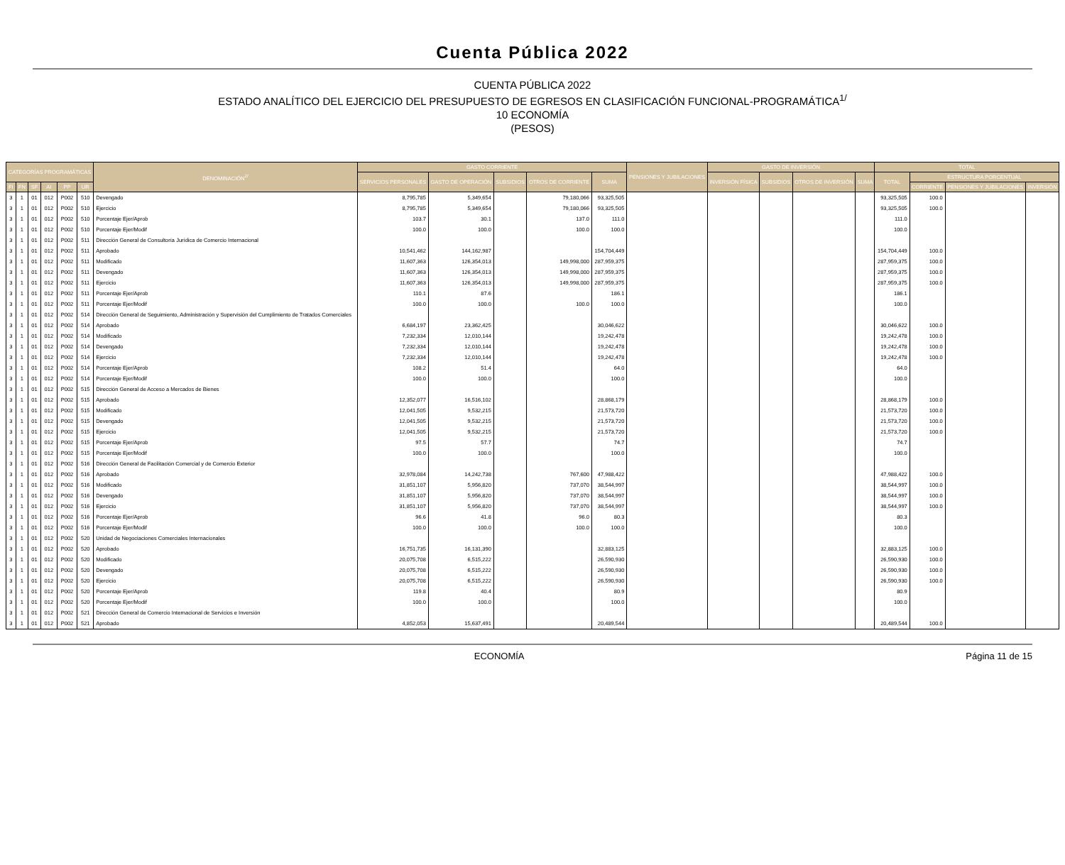Cuenta Pública 2022
CUENTA PÚBLICA 2022
ESTADO ANALÍTICO DEL EJERCICIO DEL PRESUPUESTO DE EGRESOS EN CLASIFICACIÓN FUNCIONAL-PROGRAMÁTICA<sup>1/</sup>
10 ECONOMÍA
(PESOS)
| CATEGORÍAS PROGRAMÁTICAS | | | | | | DENOMINACIÓN<sup>2/</sup> | GASTO CORRIENTE | | | | | PENSIONES Y JUBILACIONES | GASTO DE INVERSIÓN | | | | TOTAL | | | |
| --- | --- | --- | --- | --- | --- | --- | --- | --- | --- | --- | --- | --- | --- | --- | --- | --- | --- | --- | --- | --- |
| | | | | | | | SERVICIOS PERSONALES | GASTO DE OPERACIÓN | SUBSIDIOS | OTROS DE CORRIENTE | SUMA | | INVERSIÓN FÍSICA | SUBSIDIOS | OTROS DE INVERSIÓN | SUMA | TOTAL | ESTRUCTURA PORCENTUAL | | |
| FI | FN | SF | AI | PP | UR | | | | | | | | | | | | | CORRIENTE | PENSIONES Y JUBILACIONES | INVERSIÓN |
| 3 | 1 | 01 | 012 | P002 | 510 | Devengado | 8,795,785 | 5,349,654 | | 79,180,066 | 93,325,505 | | | | | | 93,325,505 | 100.0 | | |
| 3 | 1 | 01 | 012 | P002 | 510 | Ejercicio | 8,795,785 | 5,349,654 | | 79,180,066 | 93,325,505 | | | | | | 93,325,505 | 100.0 | | |
| 3 | 1 | 01 | 012 | P002 | 510 | Porcentaje Ejer/Aprob | 103.7 | 30.1 | | 137.0 | 111.0 | | | | | | 111.0 | | | |
| 3 | 1 | 01 | 012 | P002 | 510 | Porcentaje Ejer/Modif | 100.0 | 100.0 | | 100.0 | 100.0 | | | | | | 100.0 | | | |
| 3 | 1 | 01 | 012 | P002 | 511 | Dirección General de Consultoría Jurídica de Comercio Internacional | | | | | | | | | | | | | | |
| 3 | 1 | 01 | 012 | P002 | 511 | Aprobado | 10,541,462 | 144,162,987 | | | 154,704,449 | | | | | | 154,704,449 | 100.0 | | |
| 3 | 1 | 01 | 012 | P002 | 511 | Modificado | 11,607,363 | 126,354,013 | | 149,998,000 | 287,959,375 | | | | | | 287,959,375 | 100.0 | | |
| 3 | 1 | 01 | 012 | P002 | 511 | Devengado | 11,607,363 | 126,354,013 | | 149,998,000 | 287,959,375 | | | | | | 287,959,375 | 100.0 | | |
| 3 | 1 | 01 | 012 | P002 | 511 | Ejercicio | 11,607,363 | 126,354,013 | | 149,998,000 | 287,959,375 | | | | | | 287,959,375 | 100.0 | | |
| 3 | 1 | 01 | 012 | P002 | 511 | Porcentaje Ejer/Aprob | 110.1 | 87.6 | | | 186.1 | | | | | | 186.1 | | | |
| 3 | 1 | 01 | 012 | P002 | 511 | Porcentaje Ejer/Modif | 100.0 | 100.0 | | 100.0 | 100.0 | | | | | | 100.0 | | | |
| 3 | 1 | 01 | 012 | P002 | 514 | Dirección General de Seguimiento, Administración y Supervisión del Cumplimiento de Tratados Comerciales | | | | | | | | | | | | | | |
| 3 | 1 | 01 | 012 | P002 | 514 | Aprobado | 6,684,197 | 23,362,425 | | | 30,046,622 | | | | | | 30,046,622 | 100.0 | | |
| 3 | 1 | 01 | 012 | P002 | 514 | Modificado | 7,232,334 | 12,010,144 | | | 19,242,478 | | | | | | 19,242,478 | 100.0 | | |
| 3 | 1 | 01 | 012 | P002 | 514 | Devengado | 7,232,334 | 12,010,144 | | | 19,242,478 | | | | | | 19,242,478 | 100.0 | | |
| 3 | 1 | 01 | 012 | P002 | 514 | Ejercicio | 7,232,334 | 12,010,144 | | | 19,242,478 | | | | | | 19,242,478 | 100.0 | | |
| 3 | 1 | 01 | 012 | P002 | 514 | Porcentaje Ejer/Aprob | 108.2 | 51.4 | | | 64.0 | | | | | | 64.0 | | | |
| 3 | 1 | 01 | 012 | P002 | 514 | Porcentaje Ejer/Modif | 100.0 | 100.0 | | | 100.0 | | | | | | 100.0 | | | |
| 3 | 1 | 01 | 012 | P002 | 515 | Dirección General de Acceso a Mercados de Bienes | | | | | | | | | | | | | | |
| 3 | 1 | 01 | 012 | P002 | 515 | Aprobado | 12,352,077 | 16,516,102 | | | 28,868,179 | | | | | | 28,868,179 | 100.0 | | |
| 3 | 1 | 01 | 012 | P002 | 515 | Modificado | 12,041,505 | 9,532,215 | | | 21,573,720 | | | | | | 21,573,720 | 100.0 | | |
| 3 | 1 | 01 | 012 | P002 | 515 | Devengado | 12,041,505 | 9,532,215 | | | 21,573,720 | | | | | | 21,573,720 | 100.0 | | |
| 3 | 1 | 01 | 012 | P002 | 515 | Ejercicio | 12,041,505 | 9,532,215 | | | 21,573,720 | | | | | | 21,573,720 | 100.0 | | |
| 3 | 1 | 01 | 012 | P002 | 515 | Porcentaje Ejer/Aprob | 97.5 | 57.7 | | | 74.7 | | | | | | 74.7 | | | |
| 3 | 1 | 01 | 012 | P002 | 515 | Porcentaje Ejer/Modif | 100.0 | 100.0 | | | 100.0 | | | | | | 100.0 | | | |
| 3 | 1 | 01 | 012 | P002 | 516 | Dirección General de Facilitación Comercial y de Comercio Exterior | | | | | | | | | | | | | | |
| 3 | 1 | 01 | 012 | P002 | 516 | Aprobado | 32,978,084 | 14,242,738 | | 767,600 | 47,988,422 | | | | | | 47,988,422 | 100.0 | | |
| 3 | 1 | 01 | 012 | P002 | 516 | Modificado | 31,851,107 | 5,956,820 | | 737,070 | 38,544,997 | | | | | | 38,544,997 | 100.0 | | |
| 3 | 1 | 01 | 012 | P002 | 516 | Devengado | 31,851,107 | 5,956,820 | | 737,070 | 38,544,997 | | | | | | 38,544,997 | 100.0 | | |
| 3 | 1 | 01 | 012 | P002 | 516 | Ejercicio | 31,851,107 | 5,956,820 | | 737,070 | 38,544,997 | | | | | | 38,544,997 | 100.0 | | |
| 3 | 1 | 01 | 012 | P002 | 516 | Porcentaje Ejer/Aprob | 96.6 | 41.8 | | 96.0 | 80.3 | | | | | | 80.3 | | | |
| 3 | 1 | 01 | 012 | P002 | 516 | Porcentaje Ejer/Modif | 100.0 | 100.0 | | 100.0 | 100.0 | | | | | | 100.0 | | | |
| 3 | 1 | 01 | 012 | P002 | 520 | Unidad de Negociaciones Comerciales Internacionales | | | | | | | | | | | | | | |
| 3 | 1 | 01 | 012 | P002 | 520 | Aprobado | 16,751,735 | 16,131,390 | | | 32,883,125 | | | | | | 32,883,125 | 100.0 | | |
| 3 | 1 | 01 | 012 | P002 | 520 | Modificado | 20,075,708 | 6,515,222 | | | 26,590,930 | | | | | | 26,590,930 | 100.0 | | |
| 3 | 1 | 01 | 012 | P002 | 520 | Devengado | 20,075,708 | 6,515,222 | | | 26,590,930 | | | | | | 26,590,930 | 100.0 | | |
| 3 | 1 | 01 | 012 | P002 | 520 | Ejercicio | 20,075,708 | 6,515,222 | | | 26,590,930 | | | | | | 26,590,930 | 100.0 | | |
| 3 | 1 | 01 | 012 | P002 | 520 | Porcentaje Ejer/Aprob | 119.8 | 40.4 | | | 80.9 | | | | | | 80.9 | | | |
| 3 | 1 | 01 | 012 | P002 | 520 | Porcentaje Ejer/Modif | 100.0 | 100.0 | | | 100.0 | | | | | | 100.0 | | | |
| 3 | 1 | 01 | 012 | P002 | 521 | Dirección General de Comercio Internacional de Servicios e Inversión | | | | | | | | | | | | | | |
| 3 | 1 | 01 | 012 | P002 | 521 | Aprobado | 4,852,053 | 15,637,491 | | | 20,489,544 | | | | | | 20,489,544 | 100.0 | | |
ECONOMÍA Página 11 de 15